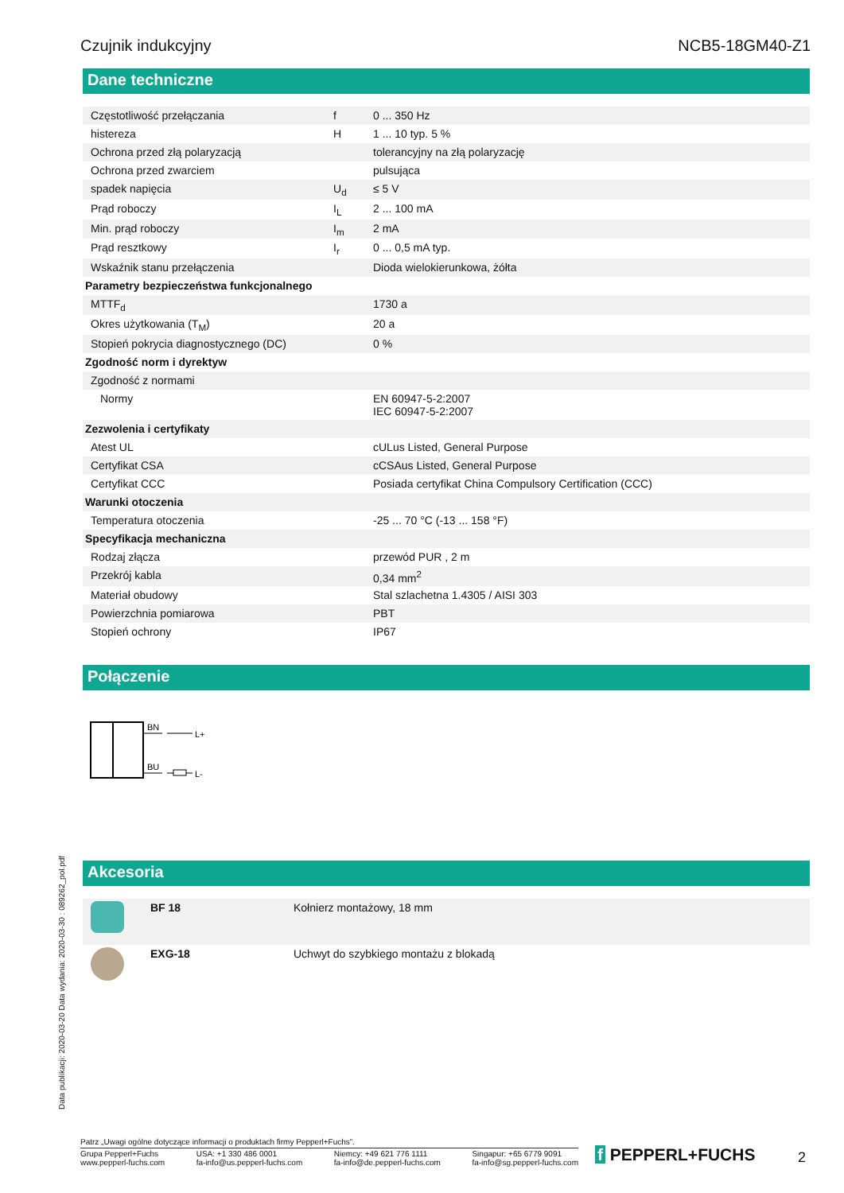Czujnik indukcyjny NCB5-18GM40-Z1
Dane techniczne
| Częstotliwość przełączania | f | 0 ... 350 Hz |
| histereza | H | 1 ... 10 typ. 5 % |
| Ochrona przed złą polaryzacją | | tolerancyjny na złą polaryzację |
| Ochrona przed zwarciem | | pulsująca |
| spadek napięcia | U<sub>d</sub> | ≤ 5 V |
| Prąd roboczy | I<sub>L</sub> | 2 ... 100 mA |
| Min. prąd roboczy | I<sub>m</sub> | 2 mA |
| Prąd resztkowy | I<sub>r</sub> | 0 ... 0,5 mA typ. |
| Wskaźnik stanu przełączenia | | Dioda wielokierunkowa, żółta |
| Parametry bezpieczeństwa funkcjonalnego | | |
| MTTF<sub>d</sub> | | 1730 a |
| Okres użytkowania (T<sub>M</sub>) | | 20 a |
| Stopień pokrycia diagnostycznego (DC) | | 0 % |
| Zgodność norm i dyrektyw | | |
| Zgodność z normami | | |
| Normy | | EN 60947-5-2:2007 IEC 60947-5-2:2007 |
| Zezwolenia i certyfikaty | | |
| Atest UL | | cULus Listed, General Purpose |
| Certyfikat CSA | | cCSAus Listed, General Purpose |
| Certyfikat CCC | | Posiada certyfikat China Compulsory Certification (CCC) |
| Warunki otoczenia | | |
| Temperatura otoczenia | | -25 ... 70 °C (-13 ... 158 °F) |
| Specyfikacja mechaniczna | | |
| Rodzaj złącza | | przewód PUR , 2 m |
| Przekrój kabla | | 0,34 mm<sup>2</sup> |
| Materiał obudowy | | Stal szlachetna 1.4305 / AISI 303 |
| Powierzchnia pomiarowa | | PBT |
| Stopień ochrony | | IP67 |
Połączenie
BN
L+
BU
L-
Akcesoria
| | BF 18 | Kołnierz montażowy, 18 mm |
| | EXG-18 | Uchwyt do szybkiego montażu z blokadą |
Data publikacji: 2020-03-20 Data wydania: 2020-03-30 : 089262_pol.pdf
Patrz „Uwagi ogólne dotyczące informacji o produktach firmy Pepperl+Fuchs”.
Grupa Pepperl+Fuchs
www.pepperl-fuchs.com USA: +1 330 486 0001
fa-info@us.pepperl-fuchs.com Niemcy: +49 621 776 1111
fa-info@de.pepperl-fuchs.com Singapur: +65 6779 9091
fa-info@sg.pepperl-fuchs.com
f PEPPERL+FUCHS 2